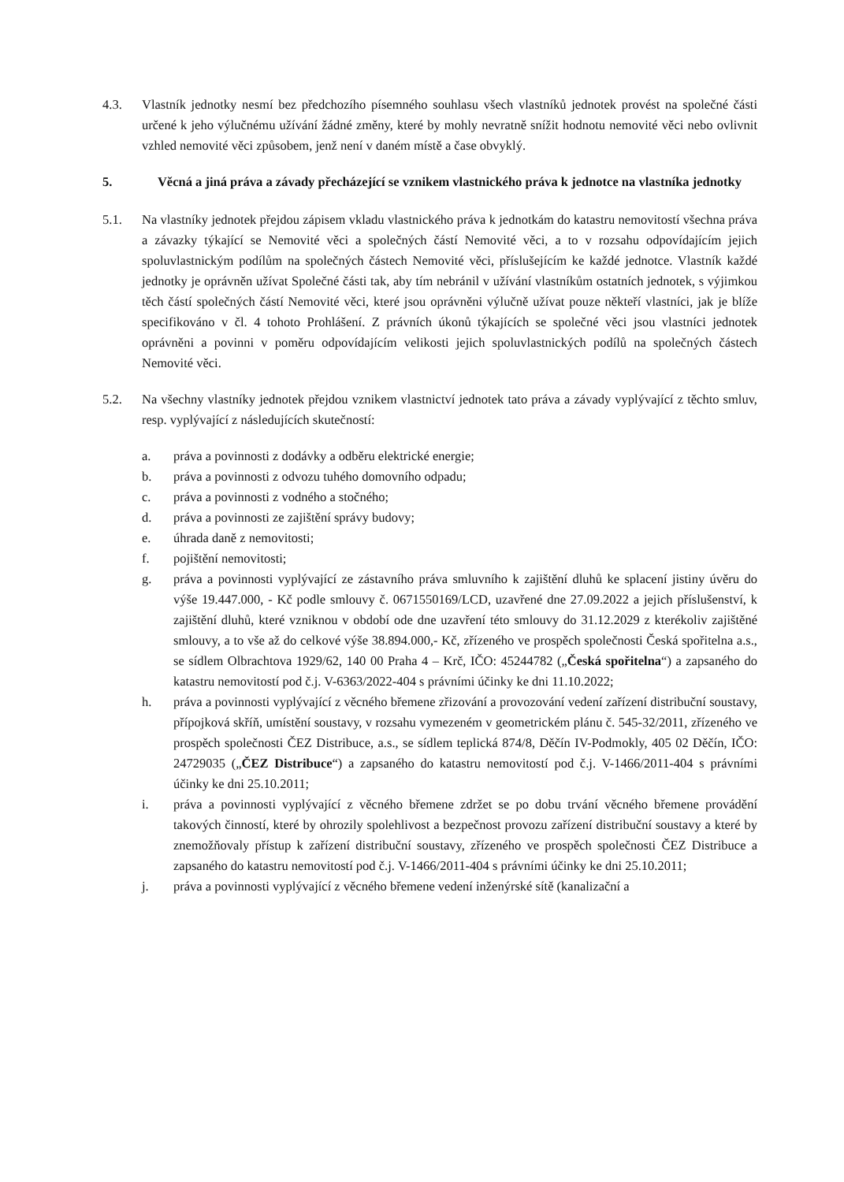4.3. Vlastník jednotky nesmí bez předchozího písemného souhlasu všech vlastníků jednotek provést na společné části určené k jeho výlučnému užívání žádné změny, které by mohly nevratně snížit hodnotu nemovité věci nebo ovlivnit vzhled nemovité věci způsobem, jenž není v daném místě a čase obvyklý.
5. Věcná a jiná práva a závady přecházející se vznikem vlastnického práva k jednotce na vlastníka jednotky
5.1. Na vlastníky jednotek přejdou zápisem vkladu vlastnického práva k jednotkám do katastru nemovitostí všechna práva a závazky týkající se Nemovité věci a společných částí Nemovité věci, a to v rozsahu odpovídajícím jejich spoluvlastnickým podílům na společných částech Nemovité věci, příslušejícím ke každé jednotce. Vlastník každé jednotky je oprávněn užívat Společné části tak, aby tím nebránil v užívání vlastníkům ostatních jednotek, s výjimkou těch částí společných částí Nemovité věci, které jsou oprávněni výlučně užívat pouze někteří vlastníci, jak je blíže specifikováno v čl. 4 tohoto Prohlášení. Z právních úkonů týkajících se společné věci jsou vlastníci jednotek oprávněni a povinni v poměru odpovídajícím velikosti jejich spoluvlastnických podílů na společných částech Nemovité věci.
5.2. Na všechny vlastníky jednotek přejdou vznikem vlastnictví jednotek tato práva a závady vyplývající z těchto smluv, resp. vyplývající z následujících skutečností:
a. práva a povinnosti z dodávky a odběru elektrické energie;
b. práva a povinnosti z odvozu tuhého domovního odpadu;
c. práva a povinnosti z vodného a stočného;
d. práva a povinnosti ze zajištění správy budovy;
e. úhrada daně z nemovitosti;
f. pojištění nemovitosti;
g. práva a povinnosti vyplývající ze zástavního práva smluvního k zajištění dluhů ke splacení jistiny úvěru do výše 19.447.000, - Kč podle smlouvy č. 0671550169/LCD, uzavřené dne 27.09.2022 a jejich příslušenství, k zajištění dluhů, které vzniknou v období ode dne uzavření této smlouvy do 31.12.2029 z kterékoliv zajištěné smlouvy, a to vše až do celkové výše 38.894.000,- Kč, zřízeného ve prospěch společnosti Česká spořitelna a.s., se sídlem Olbrachtova 1929/62, 140 00 Praha 4 – Krč, IČO: 45244782 („Česká spořitelna“) a zapsaného do katastru nemovitostí pod č.j. V-6363/2022-404 s právními účinky ke dni 11.10.2022;
h. práva a povinnosti vyplývající z věcného břemene zřizování a provozování vedení zařízení distribuční soustavy, přípojková skříň, umístění soustavy, v rozsahu vymezeném v geometrickém plánu č. 545-32/2011, zřízeného ve prospěch společnosti ČEZ Distribuce, a.s., se sídlem teplická 874/8, Děčín IV-Podmokly, 405 02 Děčín, IČO: 24729035 („ČEZ Distribuce“) a zapsaného do katastru nemovitostí pod č.j. V-1466/2011-404 s právními účinky ke dni 25.10.2011;
i. práva a povinnosti vyplývající z věcného břemene zdržet se po dobu trvání věcného břemene provádění takových činností, které by ohrozily spolehlivost a bezpečnost provozu zařízení distribuční soustavy a které by znemožňovaly přístup k zařízení distribuční soustavy, zřízeného ve prospěch společnosti ČEZ Distribuce a zapsaného do katastru nemovitostí pod č.j. V-1466/2011-404 s právními účinky ke dni 25.10.2011;
j. práva a povinnosti vyplývající z věcného břemene vedení inženýrské sítě (kanalizační a